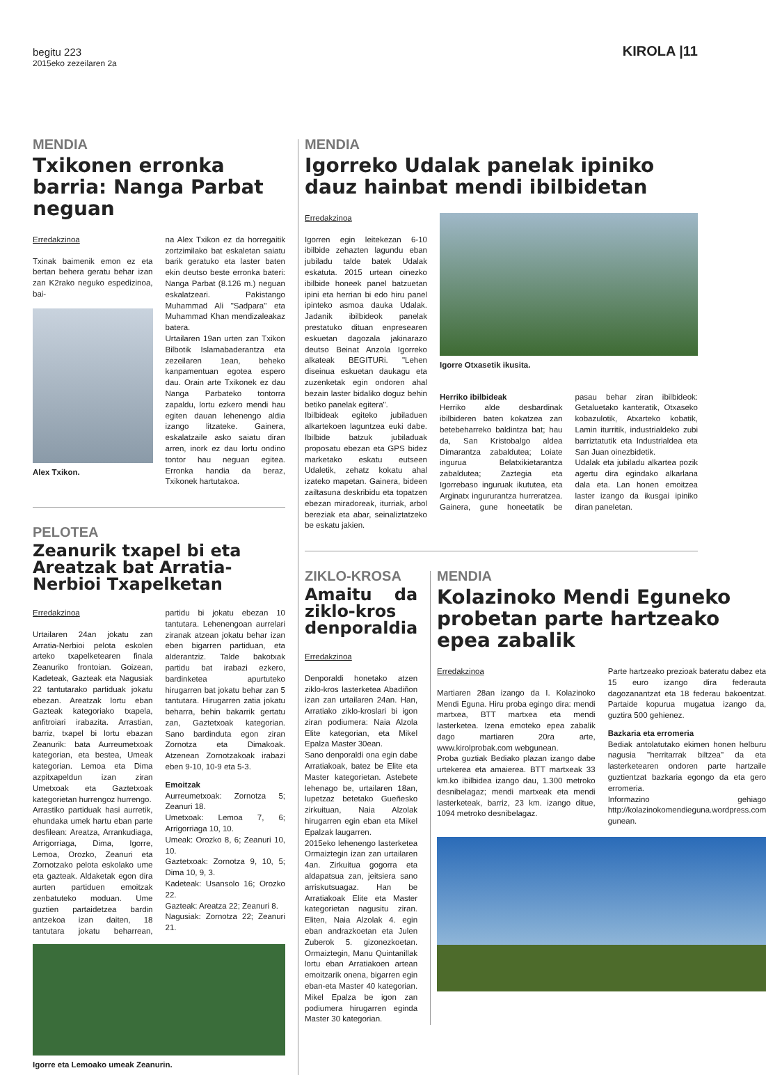begitu 223
2015eko zezeilaren 2a
KIROLA |11
MENDIA
Txikonen erronka barria: Nanga Parbat neguan
Erredakzinoa
Txinak baimenik emon ez eta bertan behera geratu behar izan zan K2rako neguko espedizinoa, bai-
Alex Txikon.
na Alex Txikon ez da horregaitik zortzimilako bat eskaletan saiatu barik geratuko eta laster baten ekin deutso beste erronka bateri: Nanga Parbat (8.126 m.) neguan eskalatzeari. Pakistango Muhammad Ali "Sadpara" eta Muhammad Khan mendizaleakaz batera.
Urtailaren 19an urten zan Txikon Bilbotik Islamabaderantza eta zezeilaren 1ean, beheko kanpamentuan egotea espero dau. Orain arte Txikonek ez dau Nanga Parbateko tontorra zapaldu, lortu ezkero mendi hau egiten dauan lehenengo aldia izango litzateke. Gainera, eskalatzaile asko saiatu diran arren, inork ez dau lortu ondino tontor hau neguan egitea. Erronka handia da beraz, Txikonek hartutakoa.
PELOTEA
Zeanurik txapel bi eta Areatzak bat Arratia-Nerbioi Txapelketan
Erredakzinoa
Urtailaren 24an jokatu zan Arratia-Nerbioi pelota eskolen arteko txapelketearen finala Zeanuriko frontoian. Goizean, Kadeteak, Gazteak eta Nagusiak 22 tantutarako partiduak jokatu ebezan. Areatzak lortu eban Gazteak kategoriako txapela, anfitroiari irabazita. Arrastian, barriz, txapel bi lortu ebazan Zeanurik: bata Aurreumetxoak kategorian, eta bestea, Umeak kategorian. Lemoa eta Dima azpitxapeldun izan ziran Umetxoak eta Gaztetxoak kategorietan hurrengoz hurrengo.
Arrastiko partiduak hasi aurretik, ehundaka umek hartu eban parte desfilean: Areatza, Arrankudiaga, Arrigorriaga, Dima, Igorre, Lemoa, Orozko, Zeanuri eta Zornotzako pelota eskolako ume eta gazteak. Aldaketak egon dira aurten partiduen emoitzak zenbatuteko moduan. Ume guztien partaidetzea bardin antzekoa izan daiten, 18 tantutara jokatu beharrean, partidu bi jokatu ebezan 10 tantutara. Lehenengoan aurrelari ziranak atzean jokatu behar izan eben bigarren partiduan, eta alderantziz. Talde bakotxak partidu bat irabazi ezkero, bardinketea apurtuteko hirugarren bat jokatu behar zan 5 tantutara. Hirugarren zatia jokatu beharra, behin bakarrik gertatu zan, Gaztetxoak kategorian. Sano bardinduta egon ziran Zornotza eta Dimakoak. Atzenean Zornotzakoak irabazi eben 9-10, 10-9 eta 5-3.
Emoitzak
Aurreumetxoak: Zornotza 5; Zeanuri 18.
Umetxoak: Lemoa 7, 6; Arrigorriaga 10, 10.
Umeak: Orozko 8, 6; Zeanuri 10, 10.
Gaztetxoak: Zornotza 9, 10, 5; Dima 10, 9, 3.
Kadeteak: Usansolo 16; Orozko 22.
Gazteak: Areatza 22; Zeanuri 8.
Nagusiak: Zornotza 22; Zeanuri 21.
Igorre eta Lemoako umeak Zeanurin.
MENDIA
Igorreko Udalak panelak ipiniko dauz hainbat mendi ibilbidetan
Erredakzinoa
Igorren egin leitekezan 6-10 ibilbide zehazten lagundu eban jubiladu talde batek Udalak eskatuta. 2015 urtean oinezko ibilbide honeek panel batzuetan ipini eta herrian bi edo hiru panel ipinteko asmoa dauka Udalak. Jadanik ibilbideok panelak prestatuko dituan enpresearen eskuetan dagozala jakinarazo deutso Beinat Anzola Igorreko alkateak BEGITURi. "Lehen diseinua eskuetan daukagu eta zuzenketak egin ondoren ahal bezain laster bidaliko doguz behin betiko panelak egitera".
Ibilbideak egiteko jubiladuen alkartekoen laguntzea euki dabe. Ibilbide batzuk jubiladuak proposatu ebezan eta GPS bidez marketako eskatu eutseen Udaletik, zehatz kokatu ahal izateko mapetan. Gainera, bideen zailtasuna deskribidu eta topatzen ebezan miradoreak, iturriak, arbol bereziak eta abar, seinaliztatzeko be eskatu jakien.
Igorre Otxasetik ikusita.
Herriko ibilbideak
Herriko alde desbardinak ibilbideren baten kokatzea zan betebeharreko baldintza bat; hau da, San Kristobalgo aldea Dimarantza zabaldutea; Loiate ingurua Belatxikietarantza zabaldutea; Zaztegia eta Igorrebaso inguruak ikututea, eta Arginatx ingururantza hurreratzea. Gainera, gune honeetatik be pasau behar ziran ibilbideok: Getaluetako kanteratik, Otxaseko kobazulotik, Atxarteko kobatik, Lamin iturritik, industrialdeko zubi barriztatutik eta Industrialdea eta San Juan oinezbidetik.
Udalak eta jubiladu alkartea pozik agertu dira egindako alkarlana dala eta. Lan honen emoitzea laster izango da ikusgai ipiniko diran paneletan.
ZIKLO-KROSA
Amaitu da ziklo-kros denporaldia
Erredakzinoa
Denporaldi honetako atzen ziklo-kros lasterketea Abadiñon izan zan urtailaren 24an. Han, Arratiako ziklo-kroslari bi igon ziran podiumera: Naia Alzola Elite kategorian, eta Mikel Epalza Master 30ean.
Sano denporaldi ona egin dabe Arratiakoak, batez be Elite eta Master kategorietan. Astebete lehenago be, urtailaren 18an, lupetzaz betetako Gueñesko zirkuituan, Naia Alzolak hirugarren egin eban eta Mikel Epalzak laugarren.
2015eko lehenengo lasterketea Ormaiztegin izan zan urtailaren 4an. Zirkuitua gogorra eta aldapatsua zan, jeitsiera sano arriskutsuagaz. Han be Arratiakoak Elite eta Master kategorietan nagusitu ziran. Eliten, Naia Alzolak 4. egin eban andrazkoetan eta Julen Zuberok 5. gizonezkoetan. Ormaiztegin, Manu Quintanillak lortu eban Arratiakoen artean emoitzarik onena, bigarren egin eban-eta Master 40 kategorian. Mikel Epalza be igon zan podiumera hirugarren eginda Master 30 kategorian.
MENDIA
Kolazinoko Mendi Eguneko probetan parte hartzeako epea zabalik
Erredakzinoa
Martiaren 28an izango da I. Kolazinoko Mendi Eguna. Hiru proba egingo dira: mendi martxea, BTT martxea eta mendi lasterketea. Izena emoteko epea zabalik dago martiaren 20ra arte, www.kirolprobak.com webgunean.
Proba guztiak Bediako plazan izango dabe urtekerea eta amaierea. BTT martxeak 33 km.ko ibilbidea izango dau, 1.300 metroko desnibelagaz; mendi martxeak eta mendi lasterketeak, barriz, 23 km. izango ditue, 1094 metroko desnibelagaz.
Parte hartzeako prezioak bateratu dabez eta 15 euro izango dira federauta dagozanantzat eta 18 federau bakoentzat. Partaide kopurua mugatua izango da, guztira 500 gehienez.
Bazkaria eta erromeria
Bediak antolatutako ekimen honen helburu nagusia "herritarrak biltzea" da eta lasterketearen ondoren parte hartzaile guztientzat bazkaria egongo da eta gero erromeria.
Informazino gehiago http://kolazinokomendieguna.wordpress.com gunean.